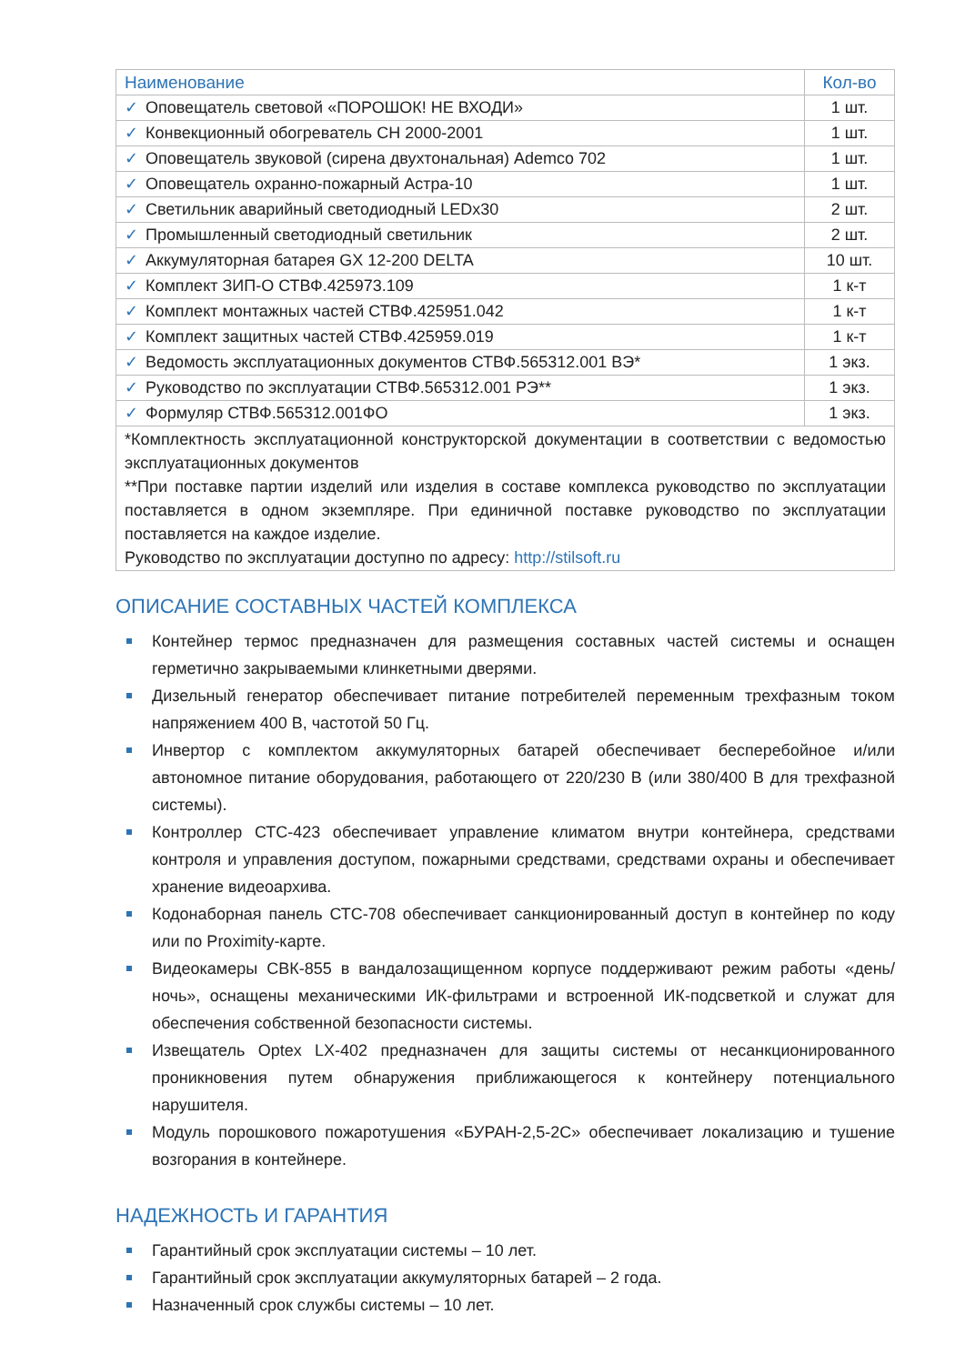| Наименование | Кол-во |
| --- | --- |
| ✓ Оповещатель световой «ПОРОШОК! НЕ ВХОДИ» | 1 шт. |
| ✓ Конвекционный обогреватель CH 2000-2001 | 1 шт. |
| ✓ Оповещатель звуковой (сирена двухтональная) Ademco 702 | 1 шт. |
| ✓ Оповещатель охранно-пожарный Астра-10 | 1 шт. |
| ✓ Светильник аварийный светодиодный LEDx30 | 2 шт. |
| ✓ Промышленный светодиодный светильник | 2 шт. |
| ✓ Аккумуляторная батарея GX 12-200 DELTA | 10 шт. |
| ✓ Комплект ЗИП-О СТВФ.425973.109 | 1 к-т |
| ✓ Комплект монтажных частей СТВФ.425951.042 | 1 к-т |
| ✓ Комплект защитных частей СТВФ.425959.019 | 1 к-т |
| ✓ Ведомость эксплуатационных документов СТВФ.565312.001 ВЭ* | 1 экз. |
| ✓ Руководство по эксплуатации СТВФ.565312.001 РЭ** | 1 экз. |
| ✓ Формуляр СТВФ.565312.001ФО | 1 экз. |
| *Комплектность эксплуатационной конструкторской документации в соответствии с ведомостью эксплуатационных документов **При поставке партии изделий или изделия в составе комплекса руководство по эксплуатации поставляется в одном экземпляре. При единичной поставке руководство по эксплуатации поставляется на каждое изделие. Руководство по эксплуатации доступно по адресу: http://stilsoft.ru | |
ОПИСАНИЕ СОСТАВНЫХ ЧАСТЕЙ КОМПЛЕКСА
Контейнер термос предназначен для размещения составных частей системы и оснащен герметично закрываемыми клинкетными дверями.
Дизельный генератор обеспечивает питание потребителей переменным трехфазным током напряжением 400 В, частотой 50 Гц.
Инвертор с комплектом аккумуляторных батарей обеспечивает бесперебойное и/или автономное питание оборудования, работающего от 220/230 В (или 380/400 В для трехфазной системы).
Контроллер СТС-423 обеспечивает управление климатом внутри контейнера, средствами контроля и управления доступом, пожарными средствами, средствами охраны и обеспечивает хранение видеоархива.
Кодонаборная панель СТС-708 обеспечивает санкционированный доступ в контейнер по коду или по Proximity-карте.
Видеокамеры СВК-855 в вандалозащищенном корпусе поддерживают режим работы «день/ночь», оснащены механическими ИК-фильтрами и встроенной ИК-подсветкой и служат для обеспечения собственной безопасности системы.
Извещатель Optex LX-402 предназначен для защиты системы от несанкционированного проникновения путем обнаружения приближающегося к контейнеру потенциального нарушителя.
Модуль порошкового пожаротушения «БУРАН-2,5-2С» обеспечивает локализацию и тушение возгорания в контейнере.
НАДЕЖНОСТЬ И ГАРАНТИЯ
Гарантийный срок эксплуатации системы – 10 лет.
Гарантийный срок эксплуатации аккумуляторных батарей – 2 года.
Назначенный срок службы системы – 10 лет.